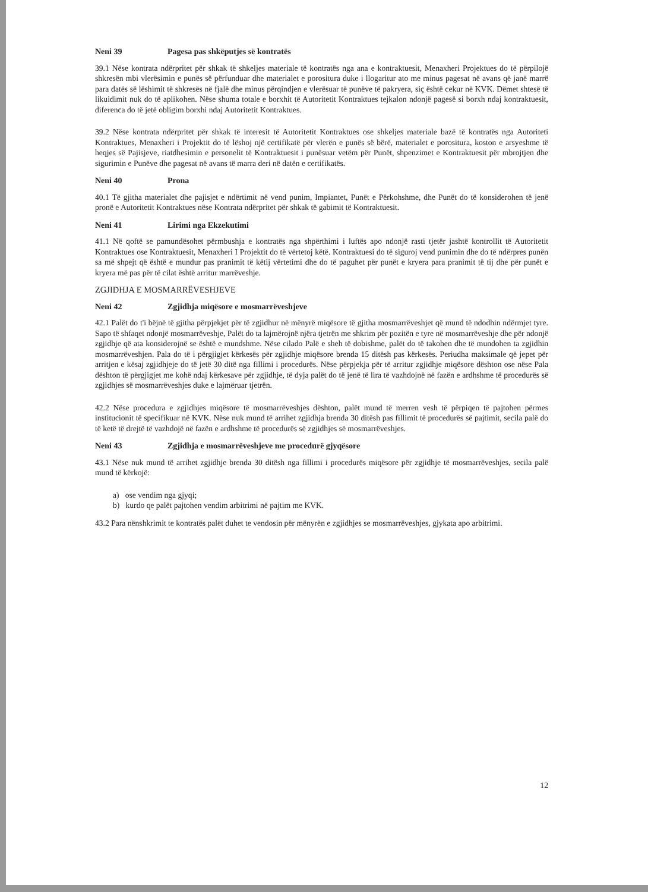Neni 39 Pagesa pas shkëputjes së kontratës
39.1 Nëse kontrata ndërpritet për shkak të shkeljes materiale të kontratës nga ana e kontraktuesit, Menaxheri Projektues do të përpilojë shkresën mbi vlerësimin e punës së përfunduar dhe materialet e porositura duke i llogaritur ato me minus pagesat në avans që janë marrë para datës së lëshimit të shkresës në fjalë dhe minus përqindjen e vlerësuar të punëve të pakryera, siç është cekur në KVK. Dëmet shtesë të likuidimit nuk do të aplikohen. Nëse shuma totale e borxhit të Autoritetit Kontraktues tejkalon ndonjë pagesë si borxh ndaj kontraktuesit, diferenca do të jetë obligim borxhi ndaj Autoritetit Kontraktues.
39.2 Nëse kontrata ndërpritet për shkak të interesit të Autoritetit Kontraktues ose shkeljes materiale bazë të kontratës nga Autoriteti Kontraktues, Menaxheri i Projektit do të lëshoj një certifikatë për vlerën e punës së bërë, materialet e porositura, koston e arsyeshme të heqjes së Pajisjeve, riatdhesimin e personelit të Kontraktuesit i punësuar vetëm për Punët, shpenzimet e Kontraktuesit për mbrojtjen dhe sigurimin e Punëve dhe pagesat në avans të marra deri në datën e certifikatës.
Neni 40 Prona
40.1 Të gjitha materialet dhe pajisjet e ndërtimit në vend punim, Impiantet, Punët e Përkohshme, dhe Punët do të konsiderohen të jenë pronë e Autoritetit Kontraktues nëse Kontrata ndërpritet për shkak të gabimit të Kontraktuesit.
Neni 41 Lirimi nga Ekzekutimi
41.1 Në qoftë se pamundësohet përmbushja e kontratës nga shpërthimi i luftës apo ndonjë rasti tjetër jashtë kontrollit të Autoritetit Kontraktues ose Kontraktuesit, Menaxheri I Projektit do të vërtetoj këtë. Kontraktuesi do të siguroj vend punimin dhe do të ndërpres punën sa më shpejt që është e mundur pas pranimit të këtij vërtetimi dhe do të paguhet për punët e kryera para pranimit të tij dhe për punët e kryera më pas për të cilat është arritur marrëveshje.
ZGJIDHJA E MOSMARRËVESHJEVE
Neni 42 Zgjidhja miqësore e mosmarrëveshjeve
42.1 Palët do t'i bëjnë të gjitha përpjekjet për të zgjidhur në mënyrë miqësore të gjitha mosmarrëveshjet që mund të ndodhin ndërmjet tyre. Sapo të shfaqet ndonjë mosmarrëveshje, Palët do ta lajmërojnë njëra tjetrën me shkrim për pozitën e tyre në mosmarrëveshje dhe për ndonjë zgjidhje që ata konsiderojnë se është e mundshme. Nëse cilado Palë e sheh të dobishme, palët do të takohen dhe të mundohen ta zgjidhin mosmarrëveshjen. Pala do të i përgjigjet kërkesës për zgjidhje miqësore brenda 15 ditësh pas kërkesës. Periudha maksimale që jepet për arritjen e kësaj zgjidhjeje do të jetë 30 ditë nga fillimi i procedurës. Nëse përpjekja për të arritur zgjidhje miqësore dështon ose nëse Pala dështon të përgjigjet me kohë ndaj kërkesave për zgjidhje, të dyja palët do të jenë të lira të vazhdojnë në fazën e ardhshme të procedurës së zgjidhjes së mosmarrëveshjes duke e lajmëruar tjetrën.
42.2 Nëse procedura e zgjidhjes miqësore të mosmarrëveshjes dështon, palët mund të merren vesh të përpiqen të pajtohen përmes institucionit të specifikuar në KVK. Nëse nuk mund të arrihet zgjidhja brenda 30 ditësh pas fillimit të procedurës së pajtimit, secila palë do të ketë të drejtë të vazhdojë në fazën e ardhshme të procedurës së zgjidhjes së mosmarrëveshjes.
Neni 43 Zgjidhja e mosmarrëveshjeve me procedurë gjyqësore
43.1 Nëse nuk mund të arrihet zgjidhje brenda 30 ditësh nga fillimi i procedurës miqësore për zgjidhje të mosmarrëveshjes, secila palë mund të kërkojë:
a) ose vendim nga gjyqi;
b) kurdo qe palët pajtohen vendim arbitrimi në pajtim me KVK.
43.2 Para nënshkrimit te kontratës palët duhet te vendosin për mënyrën e zgjidhjes se mosmarrëveshjes, gjykata apo arbitrimi.
12